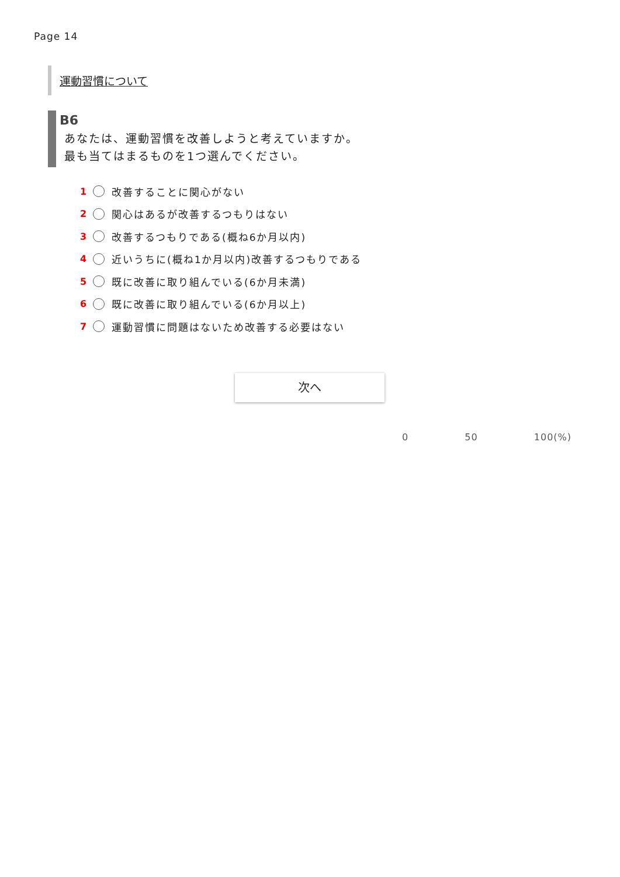Page 14
運動習慣について
B6
あなたは、運動習慣を改善しようと考えていますか。
最も当てはまるものを1つ選んでください。
1 改善することに関心がない
2 関心はあるが改善するつもりはない
3 改善するつもりである(概ね6か月以内)
4 近いうちに(概ね1か月以内)改善するつもりである
5 既に改善に取り組んでいる(6か月未満)
6 既に改善に取り組んでいる(6か月以上)
7 運動習慣に問題はないため改善する必要はない
次へ
0 50 100(%)